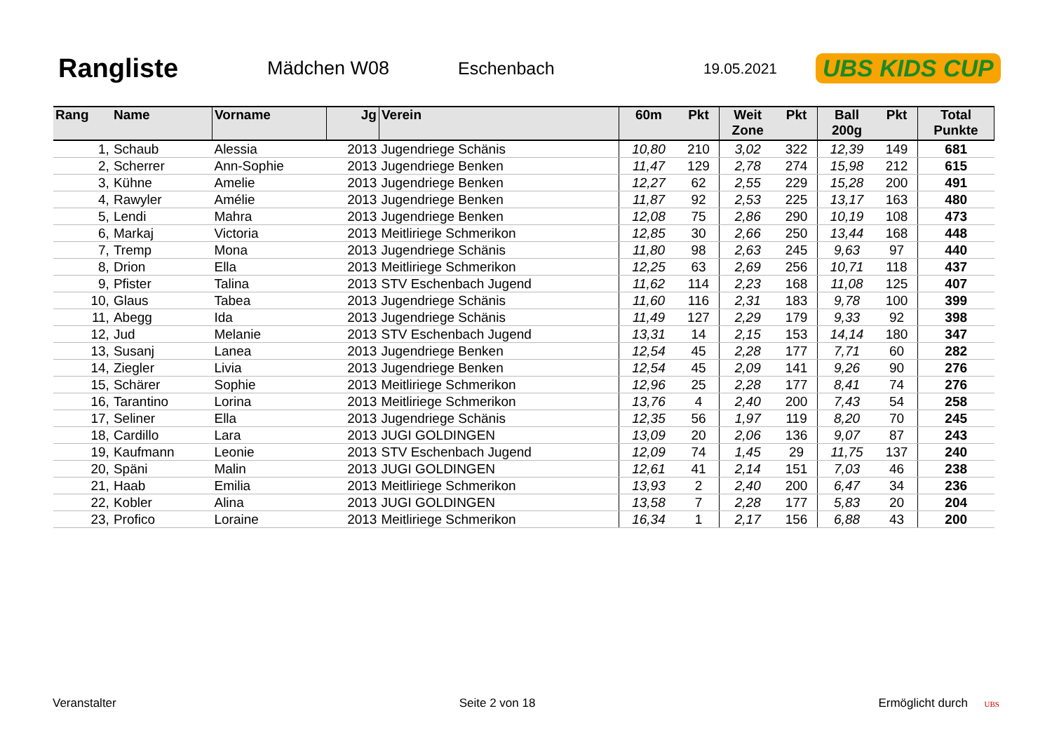Rangliste
Mädchen W08 Eschenbach
19.05.2021
UBS KIDS CUP
| Rang | Name | Vorname | Jg | Verein | 60m | Pkt | Weit Zone | Pkt | Ball 200g | Pkt | Total Punkte |
| --- | --- | --- | --- | --- | --- | --- | --- | --- | --- | --- | --- |
| 1, | Schaub | Alessia | 2013 | Jugendriege Schänis | 10,80 | 210 | 3,02 | 322 | 12,39 | 149 | 681 |
| 2, | Scherrer | Ann-Sophie | 2013 | Jugendriege Benken | 11,47 | 129 | 2,78 | 274 | 15,98 | 212 | 615 |
| 3, | Kühne | Amelie | 2013 | Jugendriege Benken | 12,27 | 62 | 2,55 | 229 | 15,28 | 200 | 491 |
| 4, | Rawyler | Amélie | 2013 | Jugendriege Benken | 11,87 | 92 | 2,53 | 225 | 13,17 | 163 | 480 |
| 5, | Lendi | Mahra | 2013 | Jugendriege Benken | 12,08 | 75 | 2,86 | 290 | 10,19 | 108 | 473 |
| 6, | Markaj | Victoria | 2013 | Meitliriege Schmerikon | 12,85 | 30 | 2,66 | 250 | 13,44 | 168 | 448 |
| 7, | Tremp | Mona | 2013 | Jugendriege Schänis | 11,80 | 98 | 2,63 | 245 | 9,63 | 97 | 440 |
| 8, | Drion | Ella | 2013 | Meitliriege Schmerikon | 12,25 | 63 | 2,69 | 256 | 10,71 | 118 | 437 |
| 9, | Pfister | Talina | 2013 | STV Eschenbach Jugend | 11,62 | 114 | 2,23 | 168 | 11,08 | 125 | 407 |
| 10, | Glaus | Tabea | 2013 | Jugendriege Schänis | 11,60 | 116 | 2,31 | 183 | 9,78 | 100 | 399 |
| 11, | Abegg | Ida | 2013 | Jugendriege Schänis | 11,49 | 127 | 2,29 | 179 | 9,33 | 92 | 398 |
| 12, | Jud | Melanie | 2013 | STV Eschenbach Jugend | 13,31 | 14 | 2,15 | 153 | 14,14 | 180 | 347 |
| 13, | Susanj | Lanea | 2013 | Jugendriege Benken | 12,54 | 45 | 2,28 | 177 | 7,71 | 60 | 282 |
| 14, | Ziegler | Livia | 2013 | Jugendriege Benken | 12,54 | 45 | 2,09 | 141 | 9,26 | 90 | 276 |
| 15, | Schärer | Sophie | 2013 | Meitliriege Schmerikon | 12,96 | 25 | 2,28 | 177 | 8,41 | 74 | 276 |
| 16, | Tarantino | Lorina | 2013 | Meitliriege Schmerikon | 13,76 | 4 | 2,40 | 200 | 7,43 | 54 | 258 |
| 17, | Seliner | Ella | 2013 | Jugendriege Schänis | 12,35 | 56 | 1,97 | 119 | 8,20 | 70 | 245 |
| 18, | Cardillo | Lara | 2013 | JUGI GOLDINGEN | 13,09 | 20 | 2,06 | 136 | 9,07 | 87 | 243 |
| 19, | Kaufmann | Leonie | 2013 | STV Eschenbach Jugend | 12,09 | 74 | 1,45 | 29 | 11,75 | 137 | 240 |
| 20, | Späni | Malin | 2013 | JUGI GOLDINGEN | 12,61 | 41 | 2,14 | 151 | 7,03 | 46 | 238 |
| 21, | Haab | Emilia | 2013 | Meitliriege Schmerikon | 13,93 | 2 | 2,40 | 200 | 6,47 | 34 | 236 |
| 22, | Kobler | Alina | 2013 | JUGI GOLDINGEN | 13,58 | 7 | 2,28 | 177 | 5,83 | 20 | 204 |
| 23, | Profico | Loraine | 2013 | Meitliriege Schmerikon | 16,34 | 1 | 2,17 | 156 | 6,88 | 43 | 200 |
Veranstalter Seite 2 von 18 Ermöglicht durch UBS